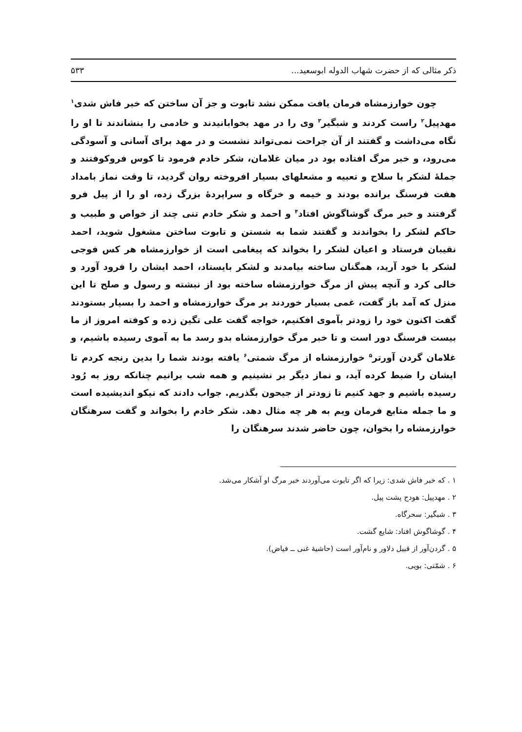ذکر مثالی که از حضرت شهاب الدوله ابوسعید... ۵۳۳
چون خوارزمشاه فرمان یافت ممکن نشد تابوت و جز آن ساختن که خبر فاش شدی<sup>۱</sup> مهدپیل<sup>۲</sup> راست کردند و شبگیر<sup>۳</sup> وی را در مهد بخوابانیدند و خادمی را بنشاندند تا او را نگاه می‌داشت و گفتند از آن جراحت نمی‌تواند نشست و در مهد برای آسانی و آسودگی می‌رود، و خبر مرگ افتاده بود در میان غلامان، شکر خادم فرمود تا کوس فروکوفتند و جملهٔ لشکر با سلاح و تعبیه و مشعلهای بسیار افروخته روان گردید، تا وقت نماز بامداد هفت فرسنگ برانده بودند و خیمه و خرگاه و سراپردهٔ بزرگ زده، او را از پیل فرو گرفتند و خبر مرگ گوشاگوش افتاد<sup>۴</sup> و احمد و شکر خادم تنی چند از خواص و طبیب و حاکم لشکر را بخواندند و گفتند شما به شستن و تابوت ساختن مشغول شوید، احمد نقیبان فرستاد و اعیان لشکر را بخواند که پیغامی است از خوارزمشاه هر کس فوجی لشکر با خود آرید، همگنان ساخته بیامدند و لشکر بایستاد، احمد ایشان را فرود آورد و خالی کرد و آنچه پیش از مرگ خوارزمشاه ساخته بود از نبشته و رسول و صلح تا این منزل که آمد باز گفت، غمی بسیار خوردند بر مرگ خوارزمشاه و احمد را بسیار بستودند گفت اکنون خود را زودتر بآموی افکنیم، خواجه گفت علی تگین زده و کوفته امروز از ما بیست فرسنگ دور است و تا خبر مرگ خوارزمشاه بدو رسد ما به آموی رسیده باشیم، و غلامان گردن آورتر<sup>۵</sup> خوارزمشاه از مرگ شمتی<sup>۶</sup> یافته بودند شما را بدین رنجه کردم تا ایشان را ضبط کرده آید، و نماز دیگر بر نشینیم و همه شب برانیم چنانکه روز به رُود رسیده باشیم و جهد کنیم تا زودتر از جیحون بگذریم. جواب دادند که نیکو اندیشیده است و ما جمله متابع فرمان ویم به هر چه مثال دهد. شکر خادم را بخواند و گفت سرهنگان خوارزمشاه را بخوان، چون حاضر شدند سرهنگان را
۱ . که خبر فاش شدی: زیرا که اگر تابوت می‌آوردند خبر مرگ او آشکار می‌شد.
۲ . مهدپیل: هودج پشت پیل.
۳ . شبگیر: سحرگاه.
۴ . گوشاگوش افتاد: شایع گشت.
۵ . گردن‌آور از قبیل دلاور و نام‌آور است (حاشیهٔ غنی ــ فیاض).
۶ . شمّتی: بویی.